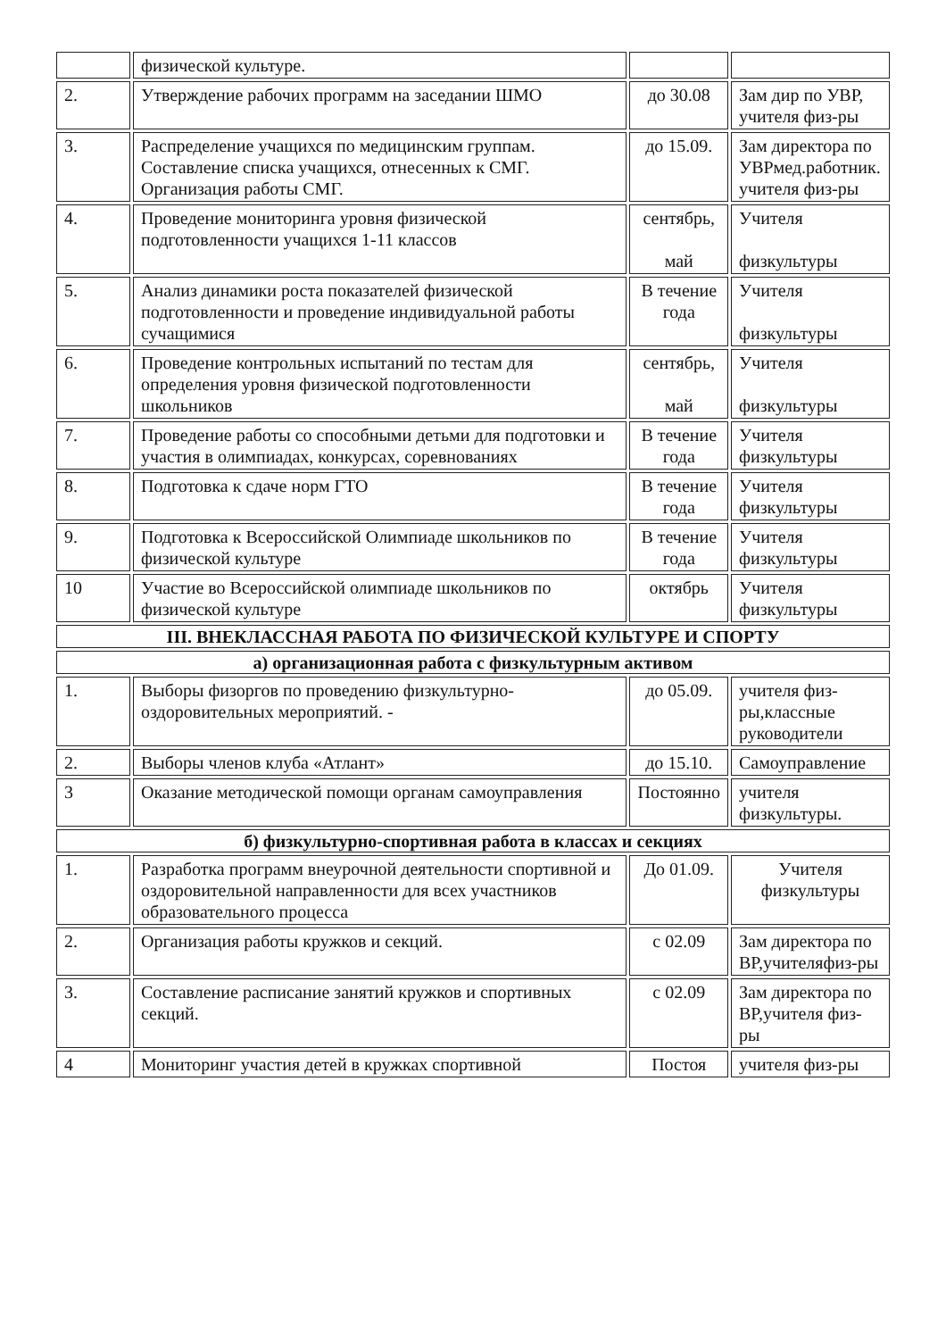| | физической культуре. | | |
| 2. | Утверждение рабочих программ на заседании ШМО | до 30.08 | Зам дир по УВР, учителя физ-ры |
| 3. | Распределение учащихся по медицинским группам. Составление списка учащихся, отнесенных к СМГ. Организация работы СМГ. | до 15.09. | Зам директора по УВРмед.работник. учителя физ-ры |
| 4. | Проведение мониторинга уровня физической подготовленности учащихся 1-11 классов | сентябрь, май | Учителя физкультуры |
| 5. | Анализ динамики роста показателей физической подготовленности и проведение индивидуальной работы сучащимися | В течение года | Учителя физкультуры |
| 6. | Проведение контрольных испытаний по тестам для определения уровня физической подготовленности школьников | сентябрь, май | Учителя физкультуры |
| 7. | Проведение работы со способными детьми для подготовки и участия в олимпиадах, конкурсах, соревнованиях | В течение года | Учителя физкультуры |
| 8. | Подготовка к сдаче норм ГТО | В течение года | Учителя физкультуры |
| 9. | Подготовка к Всероссийской Олимпиаде школьников по физической культуре | В течение года | Учителя физкультуры |
| 10 | Участие во Всероссийской олимпиаде школьников по физической культуре | октябрь | Учителя физкультуры |
| III. ВНЕКЛАССНАЯ РАБОТА ПО ФИЗИЧЕСКОЙ КУЛЬТУРЕ И СПОРТУ | | | |
| а) организационная работа с физкультурным активом | | | |
| 1. | Выборы физоргов по проведению физкультурно-оздоровительных мероприятий. - | до 05.09. | учителя физ-ры,классные руководители |
| 2. | Выборы членов клуба «Атлант» | до 15.10. | Самоуправление |
| 3 | Оказание методической помощи органам самоуправления | Постоянно | учителя физкультуры. |
| б) физкультурно-спортивная работа в классах и секциях | | | |
| 1. | Разработка программ внеурочной деятельности спортивной и оздоровительной направленности для всех участников образовательного процесса | До 01.09. | Учителя физкультуры |
| 2. | Организация работы кружков и секций. | с 02.09 | Зам директора по ВР,учителяфиз-ры |
| 3. | Составление расписание занятий кружков и спортивных секций. | с 02.09 | Зам директора по ВР,учителя физ-ры |
| 4 | Мониторинг участия детей в кружках спортивной | Постоя | учителя физ-ры |